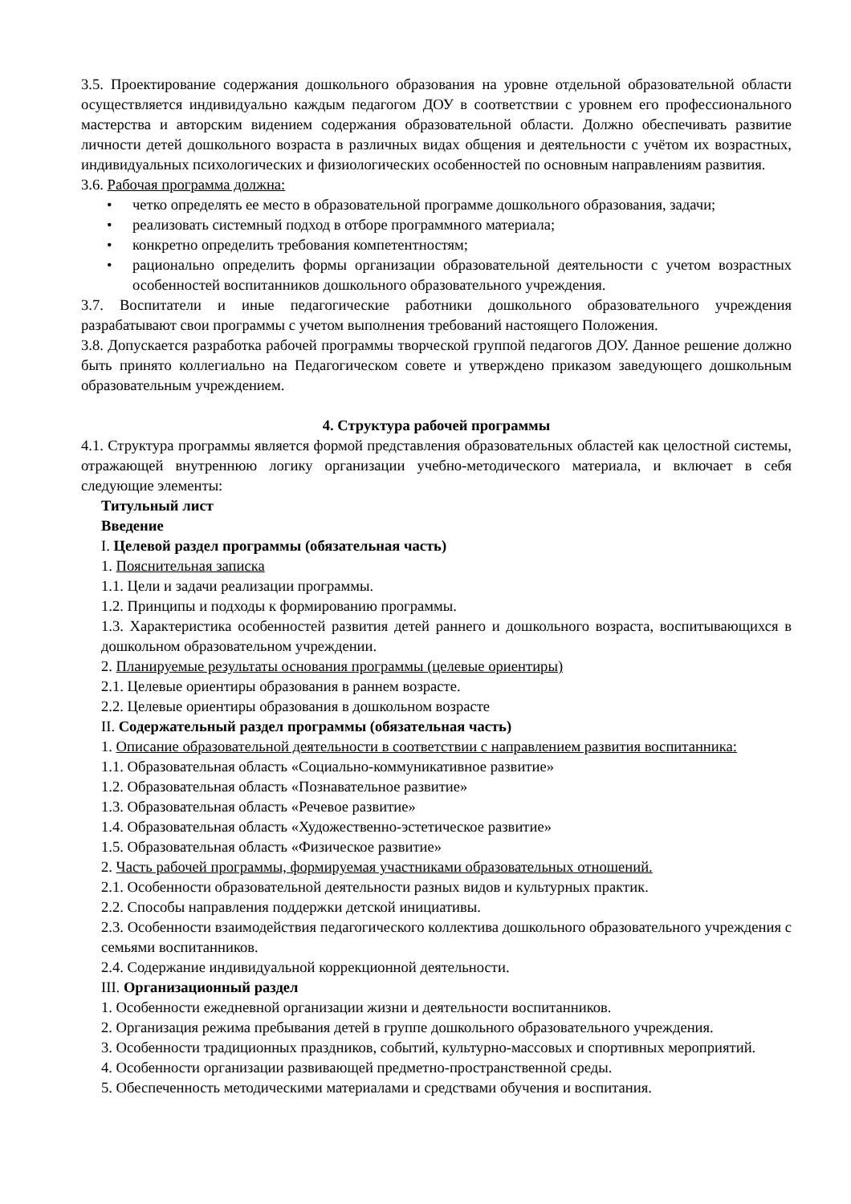3.5. Проектирование содержания дошкольного образования на уровне отдельной образовательной области осуществляется индивидуально каждым педагогом ДОУ в соответствии с уровнем его профессионального мастерства и авторским видением содержания образовательной области. Должно обеспечивать развитие личности детей дошкольного возраста в различных видах общения и деятельности с учётом их возрастных, индивидуальных психологических и физиологических особенностей по основным направлениям развития.
3.6. Рабочая программа должна:
• четко определять ее место в образовательной программе дошкольного образования, задачи;
• реализовать системный подход в отборе программного материала;
• конкретно определить требования компетентностям;
• рационально определить формы организации образовательной деятельности с учетом возрастных особенностей воспитанников дошкольного образовательного учреждения.
3.7. Воспитатели и иные педагогические работники дошкольного образовательного учреждения разрабатывают свои программы с учетом выполнения требований настоящего Положения.
3.8. Допускается разработка рабочей программы творческой группой педагогов ДОУ. Данное решение должно быть принято коллегиально на Педагогическом совете и утверждено приказом заведующего дошкольным образовательным учреждением.
4. Структура рабочей программы
4.1. Структура программы является формой представления образовательных областей как целостной системы, отражающей внутреннюю логику организации учебно-методического материала, и включает в себя следующие элементы:
Титульный лист
Введение
I. Целевой раздел программы (обязательная часть)
1. Пояснительная записка
1.1. Цели и задачи реализации программы.
1.2. Принципы и подходы к формированию программы.
1.3. Характеристика особенностей развития детей раннего и дошкольного возраста, воспитывающихся в дошкольном образовательном учреждении.
2. Планируемые результаты основания программы (целевые ориентиры)
2.1. Целевые ориентиры образования в раннем возрасте.
2.2. Целевые ориентиры образования в дошкольном возрасте
II. Содержательный раздел программы (обязательная часть)
1. Описание образовательной деятельности в соответствии с направлением развития воспитанника:
1.1. Образовательная область «Социально-коммуникативное развитие»
1.2. Образовательная область «Познавательное развитие»
1.3. Образовательная область «Речевое развитие»
1.4. Образовательная область «Художественно-эстетическое развитие»
1.5. Образовательная область «Физическое развитие»
2. Часть рабочей программы, формируемая участниками образовательных отношений.
2.1. Особенности образовательной деятельности разных видов и культурных практик.
2.2. Способы направления поддержки детской инициативы.
2.3. Особенности взаимодействия педагогического коллектива дошкольного образовательного учреждения с семьями воспитанников.
2.4. Содержание индивидуальной коррекционной деятельности.
III. Организационный раздел
1. Особенности ежедневной организации жизни и деятельности воспитанников.
2. Организация режима пребывания детей в группе дошкольного образовательного учреждения.
3. Особенности традиционных праздников, событий, культурно-массовых и спортивных мероприятий.
4. Особенности организации развивающей предметно-пространственной среды.
5. Обеспеченность методическими материалами и средствами обучения и воспитания.